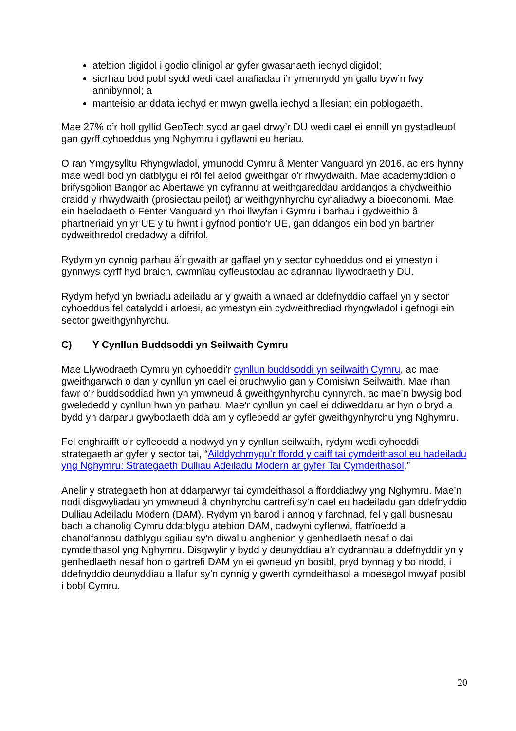atebion digidol i godio clinigol ar gyfer gwasanaeth iechyd digidol;
sicrhau bod pobl sydd wedi cael anafiadau i’r ymennydd yn gallu byw’n fwy annibynnol; a
manteisio ar ddata iechyd er mwyn gwella iechyd a llesiant ein poblogaeth.
Mae 27% o’r holl gyllid GeoTech sydd ar gael drwy’r DU wedi cael ei ennill yn gystadleuol gan gyrff cyhoeddus yng Nghymru i gyflawni eu heriau.
O ran Ymgysylltu Rhyngwladol, ymunodd Cymru â Menter Vanguard yn 2016, ac ers hynny mae wedi bod yn datblygu ei rôl fel aelod gweithgar o’r rhwydwaith. Mae academyddion o brifysgolion Bangor ac Abertawe yn cyfrannu at weithgareddau arddangos a chydweithio craidd y rhwydwaith (prosiectau peilot) ar weithgynhyrchu cynaliadwy a bioeconomi. Mae ein haelodaeth o Fenter Vanguard yn rhoi llwyfan i Gymru i barhau i gydweithio â phartneriaid yn yr UE y tu hwnt i gyfnod pontio’r UE, gan ddangos ein bod yn bartner cydweithredol credadwy a difrifol.
Rydym yn cynnig parhau â’r gwaith ar gaffael yn y sector cyhoeddus ond ei ymestyn i gynnwys cyrff hyd braich, cwmnïau cyfleustodau ac adrannau llywodraeth y DU.
Rydym hefyd yn bwriadu adeiladu ar y gwaith a wnaed ar ddefnyddio caffael yn y sector cyhoeddus fel catalydd i arloesi, ac ymestyn ein cydweithrediad rhyngwladol i gefnogi ein sector gweithgynhyrchu.
C) Y Cynllun Buddsoddi yn Seilwaith Cymru
Mae Llywodraeth Cymru yn cyhoeddi’r cynllun buddsoddi yn seilwaith Cymru, ac mae gweithgarwch o dan y cynllun yn cael ei oruchwylio gan y Comisiwn Seilwaith. Mae rhan fawr o’r buddsoddiad hwn yn ymwneud â gweithgynhyrchu cynnyrch, ac mae’n bwysig bod gwelededd y cynllun hwn yn parhau. Mae’r cynllun yn cael ei ddiweddaru ar hyn o bryd a bydd yn darparu gwybodaeth dda am y cyfleoedd ar gyfer gweithgynhyrchu yng Nghymru.
Fel enghraifft o’r cyfleoedd a nodwyd yn y cynllun seilwaith, rydym wedi cyhoeddi strategaeth ar gyfer y sector tai, “Ailddychmygu’r ffordd y caiff tai cymdeithasol eu hadeiladu yng Nghymru: Strategaeth Dulliau Adeiladu Modern ar gyfer Tai Cymdeithasol.”
Anelir y strategaeth hon at ddarparwyr tai cymdeithasol a fforddiadwy yng Nghymru. Mae’n nodi disgwyliadau yn ymwneud â chynhyrchu cartrefi sy’n cael eu hadeiladu gan ddefnyddio Dulliau Adeiladu Modern (DAM). Rydym yn barod i annog y farchnad, fel y gall busnesau bach a chanolig Cymru ddatblygu atebion DAM, cadwyni cyflenwi, ffatrïoedd a chanolfannau datblygu sgiliau sy’n diwallu anghenion y genhedlaeth nesaf o dai cymdeithasol yng Nghymru. Disgwylir y bydd y deunyddiau a’r cydrannau a ddefnyddir yn y genhedlaeth nesaf hon o gartrefi DAM yn ei gwneud yn bosibl, pryd bynnag y bo modd, i ddefnyddio deunyddiau a llafur sy’n cynnig y gwerth cymdeithasol a moesegol mwyaf posibl i bobl Cymru.
20